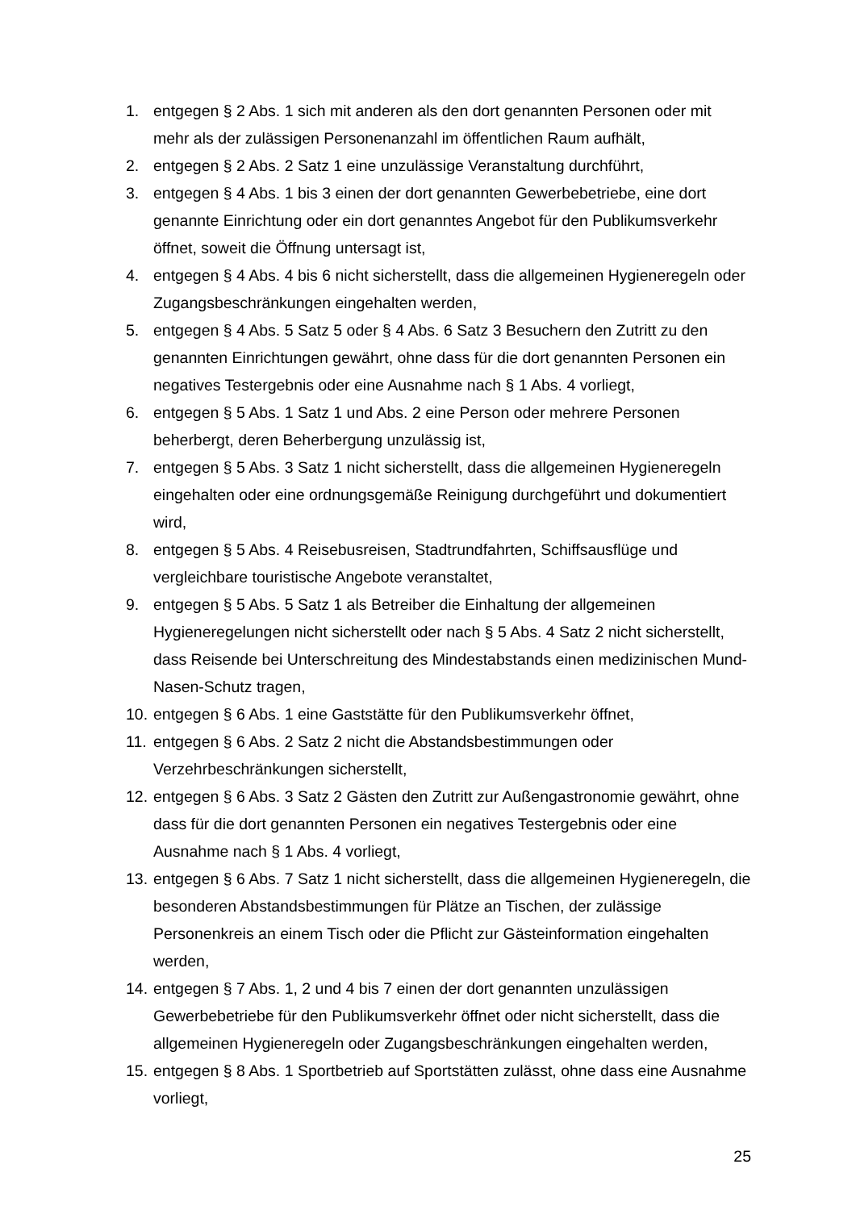1. entgegen § 2 Abs. 1 sich mit anderen als den dort genannten Personen oder mit mehr als der zulässigen Personenanzahl im öffentlichen Raum aufhält,
2. entgegen § 2 Abs. 2 Satz 1 eine unzulässige Veranstaltung durchführt,
3. entgegen § 4 Abs. 1 bis 3 einen der dort genannten Gewerbebetriebe, eine dort genannte Einrichtung oder ein dort genanntes Angebot für den Publikumsverkehr öffnet, soweit die Öffnung untersagt ist,
4. entgegen § 4 Abs. 4 bis 6 nicht sicherstellt, dass die allgemeinen Hygieneregeln oder Zugangsbeschränkungen eingehalten werden,
5. entgegen § 4 Abs. 5 Satz 5 oder § 4 Abs. 6 Satz 3 Besuchern den Zutritt zu den genannten Einrichtungen gewährt, ohne dass für die dort genannten Personen ein negatives Testergebnis oder eine Ausnahme nach § 1 Abs. 4 vorliegt,
6. entgegen § 5 Abs. 1 Satz 1 und Abs. 2 eine Person oder mehrere Personen beherbergt, deren Beherbergung unzulässig ist,
7. entgegen § 5 Abs. 3 Satz 1 nicht sicherstellt, dass die allgemeinen Hygieneregeln eingehalten oder eine ordnungsgemäße Reinigung durchgeführt und dokumentiert wird,
8. entgegen § 5 Abs. 4 Reisebusreisen, Stadtrundfahrten, Schiffsausflüge und vergleichbare touristische Angebote veranstaltet,
9. entgegen § 5 Abs. 5 Satz 1 als Betreiber die Einhaltung der allgemeinen Hygieneregelungen nicht sicherstellt oder nach § 5 Abs. 4 Satz 2 nicht sicherstellt, dass Reisende bei Unterschreitung des Mindestabstands einen medizinischen Mund-Nasen-Schutz tragen,
10. entgegen § 6 Abs. 1 eine Gaststätte für den Publikumsverkehr öffnet,
11. entgegen § 6 Abs. 2 Satz 2 nicht die Abstandsbestimmungen oder Verzehrbeschränkungen sicherstellt,
12. entgegen § 6 Abs. 3 Satz 2 Gästen den Zutritt zur Außengastronomie gewährt, ohne dass für die dort genannten Personen ein negatives Testergebnis oder eine Ausnahme nach § 1 Abs. 4 vorliegt,
13. entgegen § 6 Abs. 7 Satz 1 nicht sicherstellt, dass die allgemeinen Hygieneregeln, die besonderen Abstandsbestimmungen für Plätze an Tischen, der zulässige Personenkreis an einem Tisch oder die Pflicht zur Gästeinformation eingehalten werden,
14. entgegen § 7 Abs. 1, 2 und 4 bis 7 einen der dort genannten unzulässigen Gewerbebetriebe für den Publikumsverkehr öffnet oder nicht sicherstellt, dass die allgemeinen Hygieneregeln oder Zugangsbeschränkungen eingehalten werden,
15. entgegen § 8 Abs. 1 Sportbetrieb auf Sportstätten zulässt, ohne dass eine Ausnahme vorliegt,
25